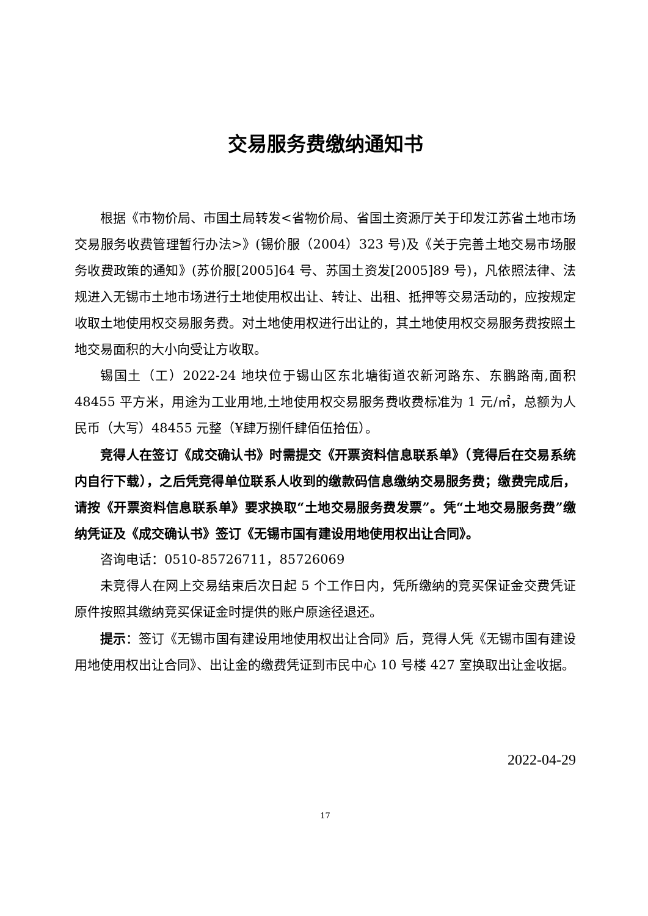交易服务费缴纳通知书
根据《市物价局、市国土局转发<省物价局、省国土资源厅关于印发江苏省土地市场交易服务收费管理暂行办法>》(锡价服（2004）323 号)及《关于完善土地交易市场服务收费政策的通知》(苏价服[2005]64 号、苏国土资发[2005]89 号)，凡依照法律、法规进入无锡市土地市场进行土地使用权出让、转让、出租、抵押等交易活动的，应按规定收取土地使用权交易服务费。对土地使用权进行出让的，其土地使用权交易服务费按照土地交易面积的大小向受让方收取。
锡国土（工）2022-24 地块位于锡山区东北塘街道农新河路东、东鹏路南,面积 48455 平方米，用途为工业用地,土地使用权交易服务费收费标准为 1 元/㎡，总额为人民币（大写）48455 元整（¥肆万捌仟肆佰伍拾伍）。
竞得人在签订《成交确认书》时需提交《开票资料信息联系单》（竞得后在交易系统内自行下载），之后凭竞得单位联系人收到的缴款码信息缴纳交易服务费；缴费完成后，请按《开票资料信息联系单》要求换取“土地交易服务费发票”。凭“土地交易服务费”缴纳凭证及《成交确认书》签订《无锡市国有建设用地使用权出让合同》。
咨询电话：0510-85726711，85726069
未竞得人在网上交易结束后次日起 5 个工作日内，凭所缴纳的竞买保证金交费凭证原件按照其缴纳竞买保证金时提供的账户原途径退还。
提示：签订《无锡市国有建设用地使用权出让合同》后，竞得人凭《无锡市国有建设用地使用权出让合同》、出让金的缴费凭证到市民中心 10 号楼 427 室换取出让金收据。
2022-04-29
17